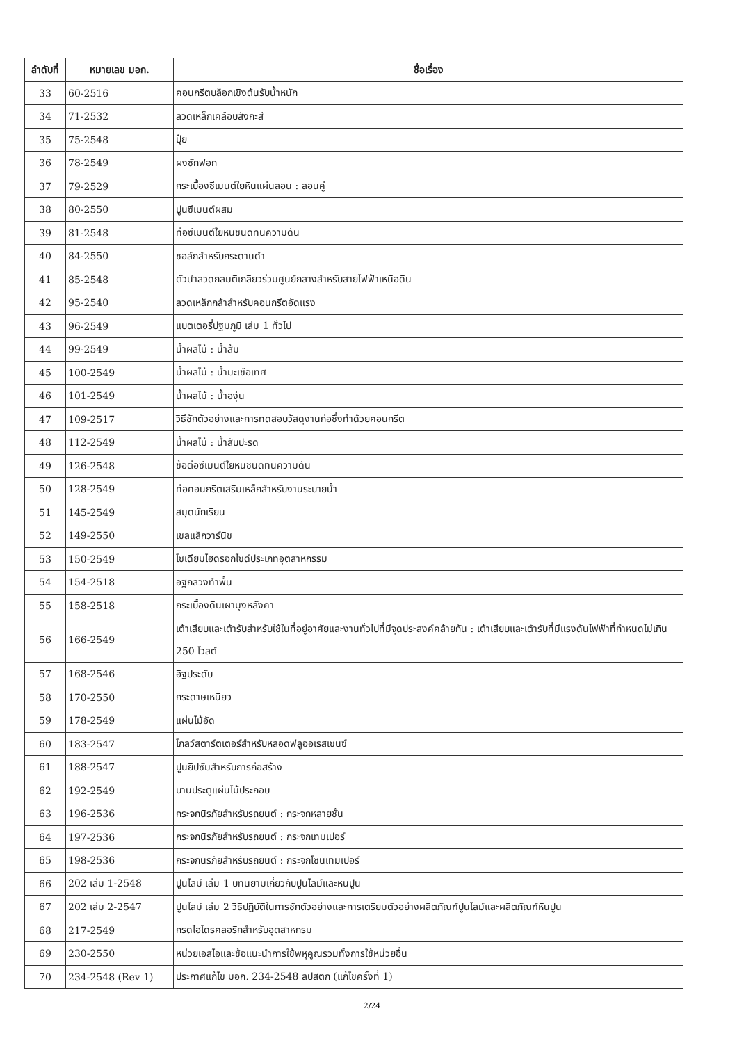| ลำดับที่ | หมายเลข มอก. | ชื่อเรื่อง |
| --- | --- | --- |
| 33 | 60-2516 | คอนกรีตบล็อกเชิงต้นรับน้ำหนัก |
| 34 | 71-2532 | ลวดเหล็กเคลือบสังกะสี |
| 35 | 75-2548 | ปุ๋ย |
| 36 | 78-2549 | ผงซักฟอก |
| 37 | 79-2529 | กระเบื้องซีเมนต์ใยหินแผ่นลอน : ลอนคู่ |
| 38 | 80-2550 | ปูนซีเมนต์ผสม |
| 39 | 81-2548 | ท่อซีเมนต์ใยหินชนิดทนความดัน |
| 40 | 84-2550 | ชอล์กสำหรับกระดานดำ |
| 41 | 85-2548 | ตัวนำลวดกลมตีเกลียวร่วมศูนย์กลางสำหรับสายไฟฟ้าเหนือดิน |
| 42 | 95-2540 | ลวดเหล็กกล้าสำหรับคอนกรีตอัดแรง |
| 43 | 96-2549 | แบตเตอรี่ปฐมภูมิ เล่ม 1 ทั่วไป |
| 44 | 99-2549 | น้ำผลไม้ : น้ำส้ม |
| 45 | 100-2549 | น้ำผลไม้ : น้ำมะเขือเทศ |
| 46 | 101-2549 | น้ำผลไม้ : น้ำองุ่น |
| 47 | 109-2517 | วิธีชักตัวอย่างและการทดสอบวัสดุงานก่อซึ่งทำด้วยคอนกรีต |
| 48 | 112-2549 | น้ำผลไม้ : น้ำสับปะรด |
| 49 | 126-2548 | ข้อต่อซีเมนต์ใยหินชนิดทนความดัน |
| 50 | 128-2549 | ท่อคอนกรีตเสริมเหล็กสำหรับงานระบายน้ำ |
| 51 | 145-2549 | สมุดนักเรียน |
| 52 | 149-2550 | เชลแล็กวาร์นิช |
| 53 | 150-2549 | โซเดียมไฮดรอกไซด์ประเภทอุตสาหกรรม |
| 54 | 154-2518 | อิฐกลวงทำพื้น |
| 55 | 158-2518 | กระเบื้องดินเผามุงหลังคา |
| 56 | 166-2549 | เต้าเสียบและเต้ารับสำหรับใช้ในที่อยู่อาศัยและงานทั่วไปที่มีจุดประสงค์คล้ายกัน : เต้าเสียบและเต้ารับที่มีแรงดันไฟฟ้าที่กำหนดไม่เกิน 250 โวลต์ |
| 57 | 168-2546 | อิฐประดับ |
| 58 | 170-2550 | กระดาษเหนียว |
| 59 | 178-2549 | แผ่นไม้อัด |
| 60 | 183-2547 | โกลว์สตาร์ตเตอร์สำหรับหลอดฟลูออเรสเซนซ์ |
| 61 | 188-2547 | ปูนยิปซัมสำหรับการก่อสร้าง |
| 62 | 192-2549 | บานประตูแผ่นไม้ประกอบ |
| 63 | 196-2536 | กระจกนิรภัยสำหรับรถยนต์ : กระจกหลายชั้น |
| 64 | 197-2536 | กระจกนิรภัยสำหรับรถยนต์ : กระจกเทมเปอร์ |
| 65 | 198-2536 | กระจกนิรภัยสำหรับรถยนต์ : กระจกโซนเทมเปอร์ |
| 66 | 202 เล่ม 1-2548 | ปูนไลม์ เล่ม 1 บทนิยามเกี่ยวกับปูนไลม์และหินปูน |
| 67 | 202 เล่ม 2-2547 | ปูนไลม์ เล่ม 2 วิธีปฏิบัติในการชักตัวอย่างและการเตรียมตัวอย่างผลิตภัณฑ์ปูนไลม์และผลิตภัณฑ์หินปูน |
| 68 | 217-2549 | กรดไฮโดรคลอริกสำหรับอุตสาหกรม |
| 69 | 230-2550 | หน่วยเอสไอและข้อแนะนำการใช้พหุคูณรวมทั้งการใช้หน่วยอื่น |
| 70 | 234-2548 (Rev 1) | ประกาศแก้ไข มอก. 234-2548 ลิปสติก (แก้ไขครั้งที่ 1) |
2/24